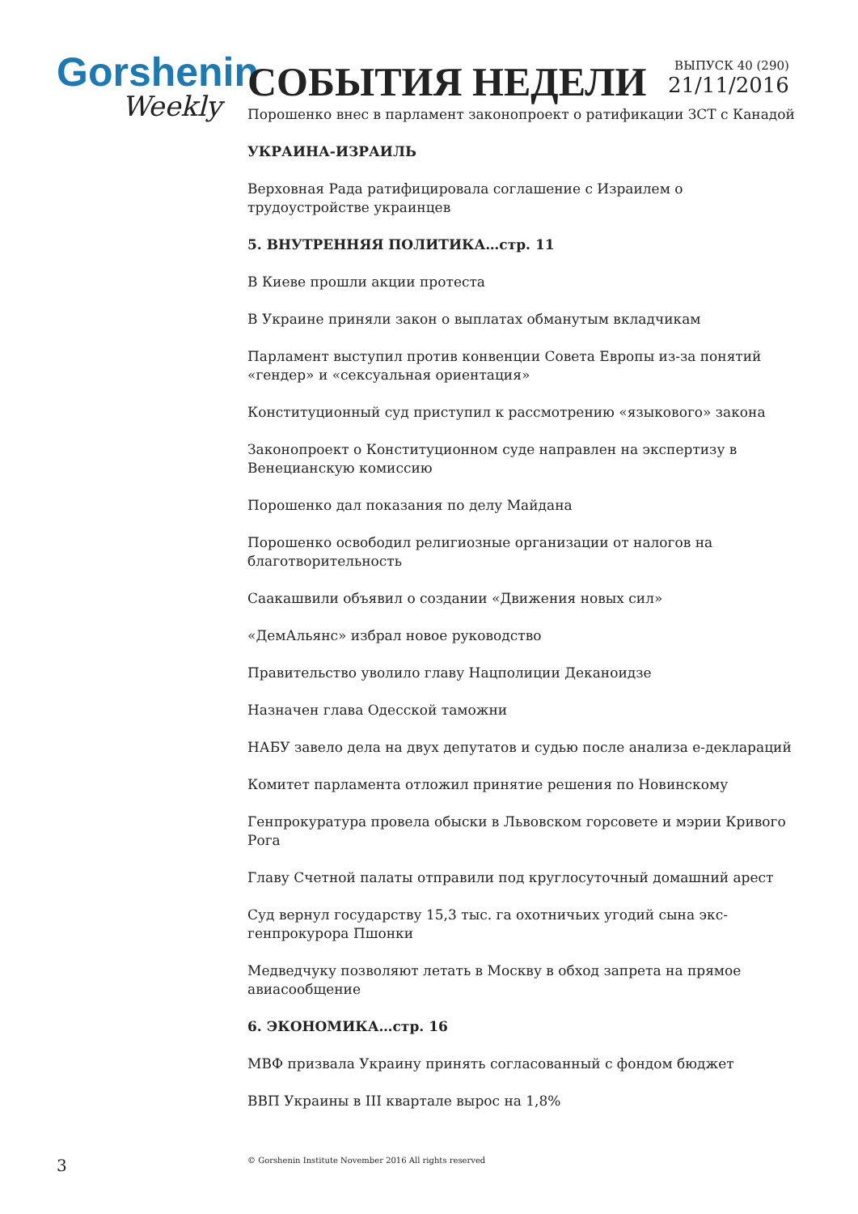Gorshenin
Weekly
СОБЫТИЯ НЕДЕЛИ
ВЫПУСК 40 (290)
21/11/2016
Порошенко внес в парламент законопроект о ратификации ЗСТ с Канадой
УКРАИНА-ИЗРАИЛЬ
Верховная Рада ратифицировала соглашение с Израилем о трудоустройстве украинцев
5. ВНУТРЕННЯЯ ПОЛИТИКА…стр. 11
В Киеве прошли акции протеста
В Украине приняли закон о выплатах обманутым вкладчикам
Парламент выступил против конвенции Совета Европы из-за понятий «гендер» и «сексуальная ориентация»
Конституционный суд приступил к рассмотрению «языкового» закона
Законопроект о Конституционном суде направлен на экспертизу в Венецианскую комиссию
Порошенко дал показания по делу Майдана
Порошенко освободил религиозные организации от налогов на благотворительность
Саакашвили объявил о создании «Движения новых сил»
«ДемАльянс» избрал новое руководство
Правительство уволило главу Нацполиции Деканоидзе
Назначен глава Одесской таможни
НАБУ завело дела на двух депутатов и судью после анализа е-деклараций
Комитет парламента отложил принятие решения по Новинскому
Генпрокуратура провела обыски в Львовском горсовете и мэрии Кривого Рога
Главу Счетной палаты отправили под круглосуточный домашний арест
Суд вернул государству 15,3 тыс. га охотничьих угодий сына экс-генпрокурора Пшонки
Медведчуку позволяют летать в Москву в обход запрета на прямое авиасообщение
6. ЭКОНОМИКА…стр. 16
МВФ призвала Украину принять согласованный с фондом бюджет
ВВП Украины в III квартале вырос на 1,8%
3
© Gorshenin Institute November 2016 All rights reserved